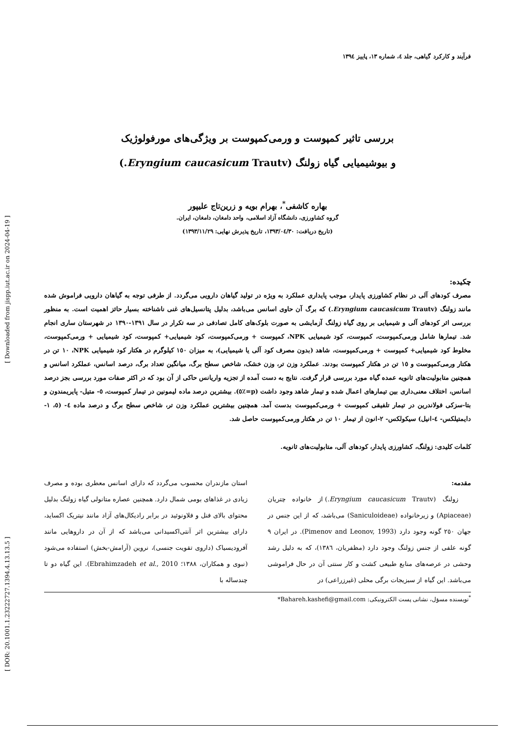[ DOR: 20.1001.1.23222727.1394.4.13.13.5 ] [ Downloaded from jispp.iut.ac.ir on 2024-04-19 ]
فرآیند و کارکرد گیاهی، جلد ٤، شماره ١٣، پاییز ١٣٩٤
بررسی تاثیر کمپوست و ورمی‌کمپوست بر ویژگی‌های مورفولوژیک
و بیوشیمیایی گیاه زولنگ (Eryngium caucasicum Trautv.)
بهاره کاشفی<sup>*</sup>، بهرام بویه و زرین‌تاج علیپور
گروه کشاورزی، دانشگاه آزاد اسلامی، واحد دامغان، دامغان، ایران.
(تاریخ دریافت: ١٣٩٣/٠٤/٣٠، تاریخ پذیرش نهایی: ١٣٩٣/١١/٢٩)
چکیده:
مصرف کودهای آلی در نظام کشاورزی پایدار، موجب پایداری عملکرد به ویژه در تولید گیاهان دارویی می‌گردد. از طرفی توجه به گیاهان دارویی فراموش شده مانند زولنگ (Eryngium caucasicum Trautv.) که برگ آن حاوی اسانس می‌باشد، بدلیل پتانسیل‌های غنی ناشناخته بسیار حائز اهمیت است. به منظور بررسی اثر کودهای آلی و شیمیایی بر روی گیاه زولنگ آزمایشی به صورت بلوک‌های کامل تصادفی در سه تکرار در سال ١٣٩١-١٣٩٠ در شهرستان ساری انجام شد. تیمارها شامل ورمی‌کمپوست، کمپوست، کود شیمیایی NPK، کمپوست + ورمی‌کمپوست، کود شیمیایی+ کمپوست، کود شیمیایی + ورمی‌کمپوست، مخلوط کود شیمیایی+ کمپوست + ورمی‌کمپوست، شاهد (بدون مصرف کود آلی یا شیمیایی)، به میزان ١٥٠ کیلوگرم در هکتار کود شیمیایی NPK، ١٠ تن در هکتار ورمی‌کمپوست و ١٥ تن در هکتار کمپوست بودند. عملکرد وزن تر، وزن خشک، شاخص سطح برگ، میانگین تعداد برگ، درصد اسانس، عملکرد اسانس و همچنین متابولیت‌های ثانویه عمده گیاه مورد بررسی قرار گرفت. نتایج به دست آمده از تجزیه واریانس حاکی از آن بود که در اکثر صفات مورد بررسی بجز درصد اسانس، اختلاف معنی‌داری بین تیمارهای اعمال شده و تیمار شاهد وجود داشت (p=٪٥). بیشترین درصد ماده لیمونین در تیمار کمپوست، ٥- متیل- پایریمندون و بتا-سزکی فولاندرین در تیمار تلفیقی کمپوست + ورمی‌کمپوست بدست آمد. همچنین بیشترین عملکرد وزن تر، شاخص سطح برگ و درصد ماده ٤- (٥، ١- دایمتیلکس- ٤-انیل) سیکولکس- ٢-انون از تیمار ١٠ تن در هکتار ورمی‌کمپوست حاصل شد.
کلمات کلیدی: زولنگ، کشاورزی پایدار، کودهای آلی، متابولیت‌های ثانویه.
مقدمه:
زولنگ (Eryngium caucasicum Trautv.) از خانواده چتریان (Apiaceae) و زیرخانواده (Saniculoideae) می‌باشد، که از این جنس در جهان ٢٥٠ گونه وجود دارد (Pimenov and Leonov, 1993). در ایران ٩ گونه علفی از جنس زولنگ وجود دارد (مظفریان، ١٣٨٦)، که به دلیل رشد وحشی در عرصه‌های منابع طبیعی کشت و کار سنتی آن در حال فراموشی می‌باشد. این گیاه از سبزیجات برگی محلی (غیرزراعی) در
استان مازندران محسوب می‌گردد که دارای اسانس معطری بوده و مصرف زیادی در غذاهای بومی شمال دارد. همچنین عصاره متانولی گیاه زولنگ بدلیل محتوای بالای فنل و فلاونوئید در برابر رادیکال‌های آزاد مانند نیتریک اکساید، دارای بیشترین اثر آنتی‌اکسیدانی می‌باشد که از آن در داروهایی مانند آفرودیسیاک (داروی تقویت جنسی)، نروین (آرامش-بخش) استفاده می‌شود (نبوی و همکاران، ١٣٨٨؛ Ebrahimzadeh et al., 2010). این گیاه دو تا چندساله با
<sup>*</sup> نویسنده مسؤل، نشانی پست الکترونیکی: Bahareh.kashefi@gmail.com*